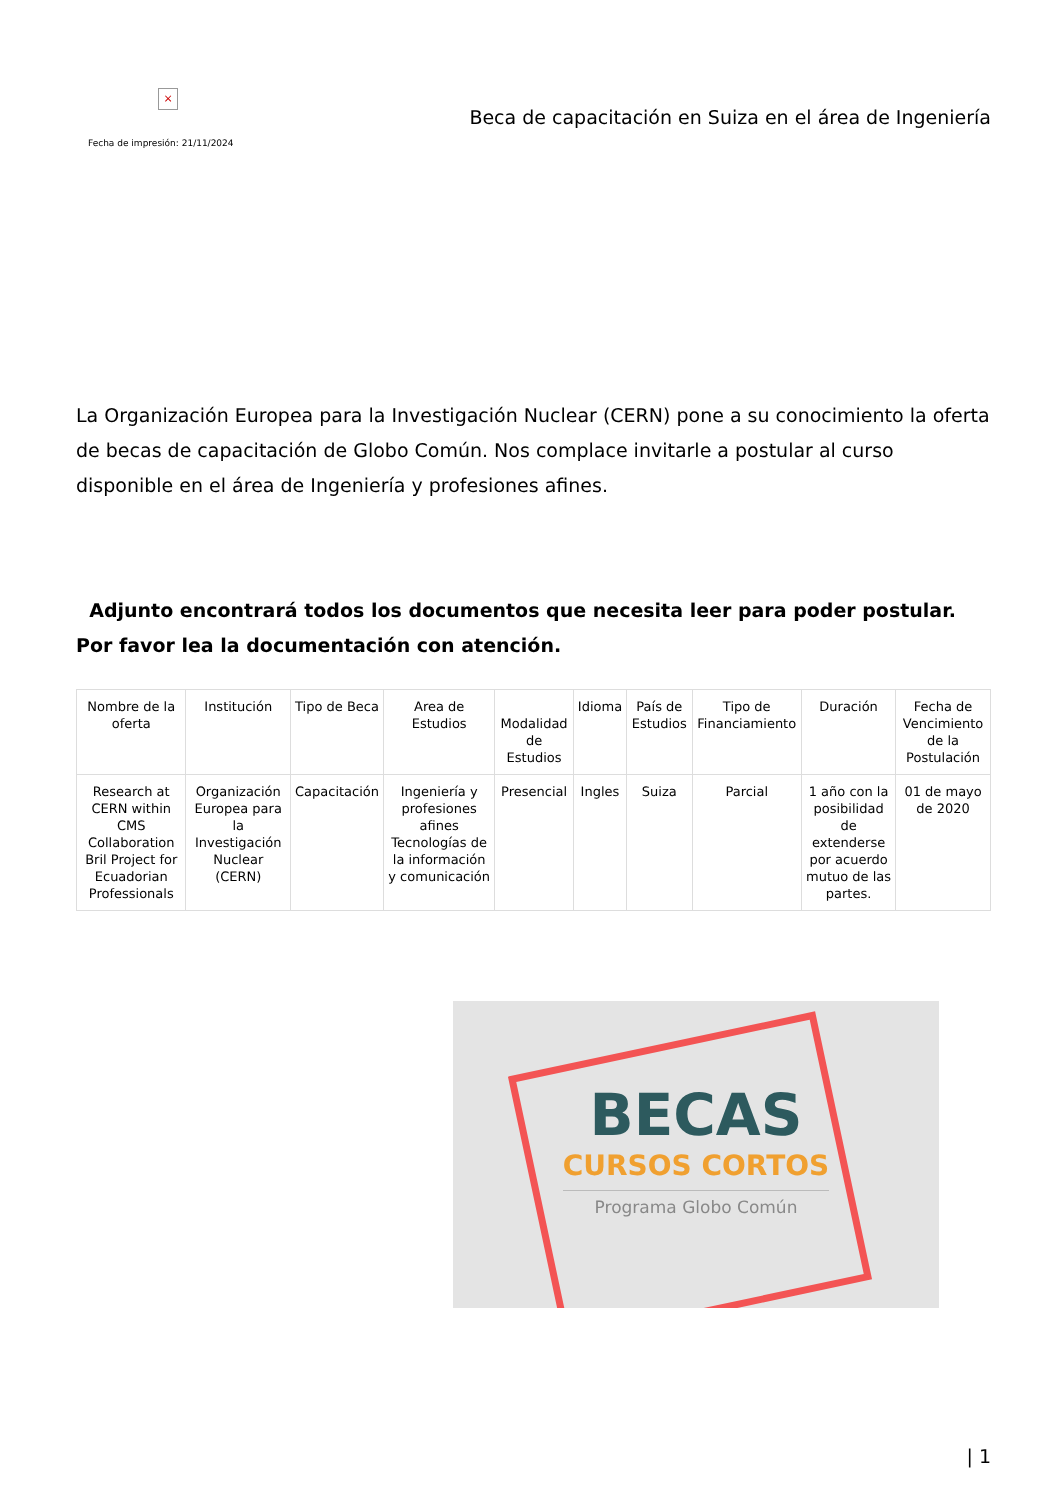×
Fecha de impresión: 21/11/2024
Beca de capacitación en Suiza en el área de Ingeniería
La Organización Europea para la Investigación Nuclear (CERN) pone a su conocimiento la oferta de becas de capacitación de Globo Común. Nos complace invitarle a postular al curso disponible en el área de Ingeniería y profesiones afines.
Adjunto encontrará todos los documentos que necesita leer para poder postular. Por favor lea la documentación con atención.
| Nombre de la oferta | Institución | Tipo de Beca | Area de Estudios | Modalidad de Estudios | Idioma | País de Estudios | Tipo de Financiamiento | Duración | Fecha de Vencimiento de la Postulación |
| --- | --- | --- | --- | --- | --- | --- | --- | --- | --- |
| Research at CERN within CMS Collaboration Bril Project for Ecuadorian Professionals | Organización Europea para la Investigación Nuclear (CERN) | Capacitación | Ingeniería y profesiones afines Tecnologías de la información y comunicación | Presencial | Ingles | Suiza | Parcial | 1 año con la posibilidad de extenderse por acuerdo mutuo de las partes. | 01 de mayo de 2020 |
BECAS
CURSOS CORTOS
Programa Globo Común
| 1